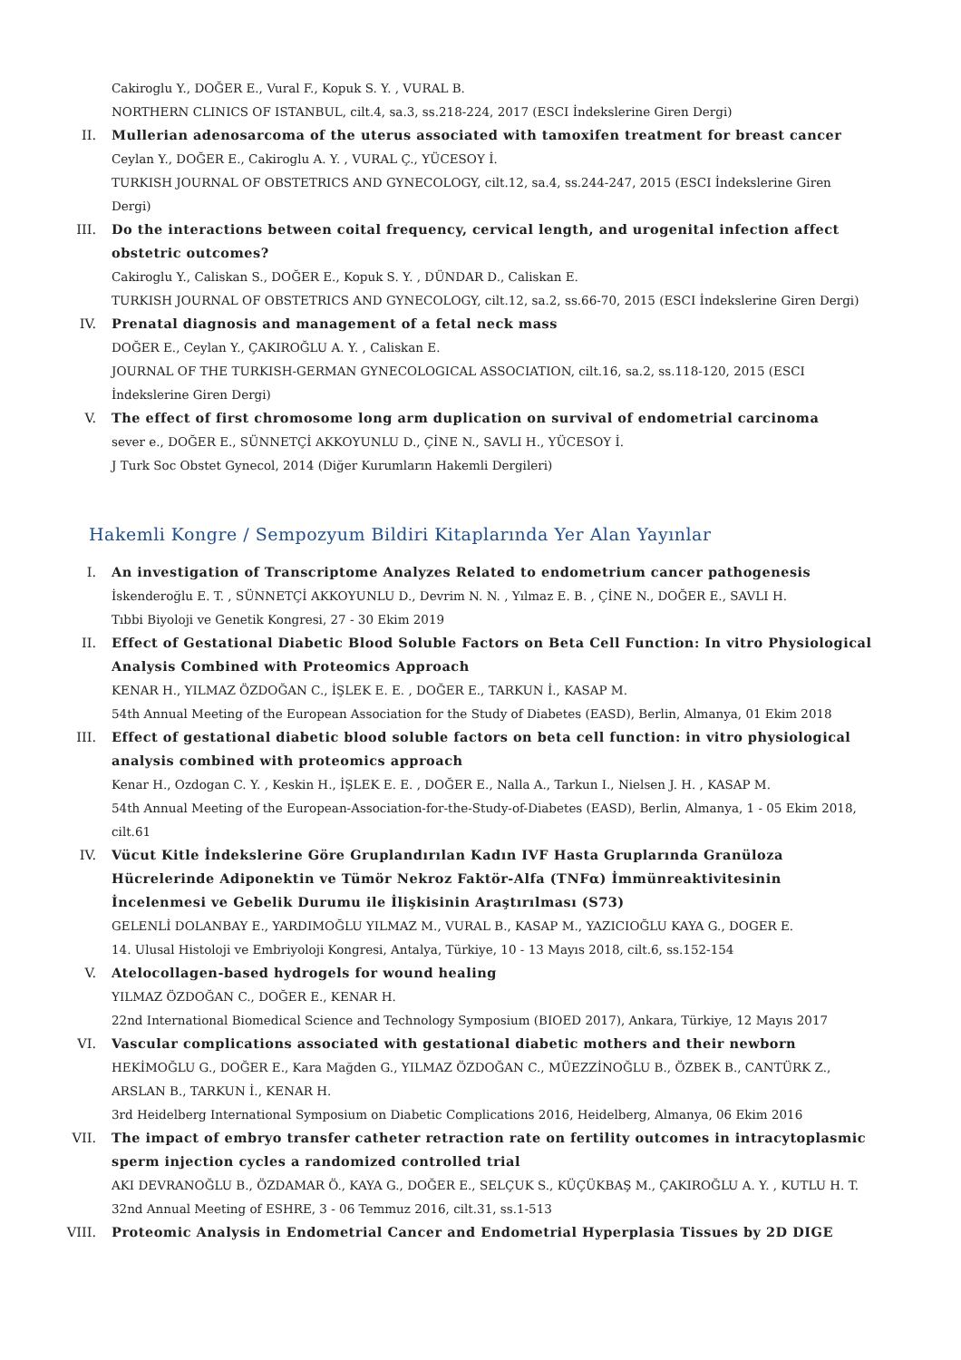Cakiroglu Y., DOĞER E., Vural F., Kopuk S. Y. , VURAL B.
NORTHERN CLINICS OF ISTANBUL, cilt.4, sa.3, ss.218-224, 2017 (ESCI İndekslerine Giren Dergi)
II. Mullerian adenosarcoma of the uterus associated with tamoxifen treatment for breast cancer
Ceylan Y., DOĞER E., Cakiroglu A. Y. , VURAL Ç., YÜCESOY İ.
TURKISH JOURNAL OF OBSTETRICS AND GYNECOLOGY, cilt.12, sa.4, ss.244-247, 2015 (ESCI İndekslerine Giren Dergi)
III. Do the interactions between coital frequency, cervical length, and urogenital infection affect obstetric outcomes?
Cakiroglu Y., Caliskan S., DOĞER E., Kopuk S. Y. , DÜNDAR D., Caliskan E.
TURKISH JOURNAL OF OBSTETRICS AND GYNECOLOGY, cilt.12, sa.2, ss.66-70, 2015 (ESCI İndekslerine Giren Dergi)
IV. Prenatal diagnosis and management of a fetal neck mass
DOĞER E., Ceylan Y., ÇAKIROĞLU A. Y. , Caliskan E.
JOURNAL OF THE TURKISH-GERMAN GYNECOLOGICAL ASSOCIATION, cilt.16, sa.2, ss.118-120, 2015 (ESCI İndekslerine Giren Dergi)
V. The effect of first chromosome long arm duplication on survival of endometrial carcinoma
sever e., DOĞER E., SÜNNETÇİ AKKOYUNLU D., ÇİNE N., SAVLI H., YÜCESOY İ.
J Turk Soc Obstet Gynecol, 2014 (Diğer Kurumların Hakemli Dergileri)
Hakemli Kongre / Sempozyum Bildiri Kitaplarında Yer Alan Yayınlar
I. An investigation of Transcriptome Analyzes Related to endometrium cancer pathogenesis
İskenderoğlu E. T. , SÜNNETÇİ AKKOYUNLU D., Devrim N. N. , Yılmaz E. B. , ÇİNE N., DOĞER E., SAVLI H.
Tıbbi Biyoloji ve Genetik Kongresi, 27 - 30 Ekim 2019
II. Effect of Gestational Diabetic Blood Soluble Factors on Beta Cell Function: In vitro Physiological Analysis Combined with Proteomics Approach
KENAR H., YILMAZ ÖZDOĞAN C., İŞLEK E. E. , DOĞER E., TARKUN İ., KASAP M.
54th Annual Meeting of the European Association for the Study of Diabetes (EASD), Berlin, Almanya, 01 Ekim 2018
III. Effect of gestational diabetic blood soluble factors on beta cell function: in vitro physiological analysis combined with proteomics approach
Kenar H., Ozdogan C. Y. , Keskin H., İŞLEK E. E. , DOĞER E., Nalla A., Tarkun I., Nielsen J. H. , KASAP M.
54th Annual Meeting of the European-Association-for-the-Study-of-Diabetes (EASD), Berlin, Almanya, 1 - 05 Ekim 2018, cilt.61
IV. Vücut Kitle İndekslerine Göre Gruplandırılan Kadın IVF Hasta Gruplarında Granüloza Hücrelerinde Adiponektin ve Tümör Nekroz Faktör-Alfa (TNFα) İmmünreaktivitesinin İncelenmesi ve Gebelik Durumu ile İlişkisinin Araştırılması (S73)
GELENLİ DOLANBAY E., YARDIMOĞLU YILMAZ M., VURAL B., KASAP M., YAZICIOĞLU KAYA G., DOGER E.
14. Ulusal Histoloji ve Embriyoloji Kongresi, Antalya, Türkiye, 10 - 13 Mayıs 2018, cilt.6, ss.152-154
V. Atelocollagen-based hydrogels for wound healing
YILMAZ ÖZDOĞAN C., DOĞER E., KENAR H.
22nd International Biomedical Science and Technology Symposium (BIOED 2017), Ankara, Türkiye, 12 Mayıs 2017
VI. Vascular complications associated with gestational diabetic mothers and their newborn
HEKİMOĞLU G., DOĞER E., Kara Mağden G., YILMAZ ÖZDOĞAN C., MÜEZZİNOĞLU B., ÖZBEK B., CANTÜRK Z., ARSLAN B., TARKUN İ., KENAR H.
3rd Heidelberg International Symposium on Diabetic Complications 2016, Heidelberg, Almanya, 06 Ekim 2016
VII. The impact of embryo transfer catheter retraction rate on fertility outcomes in intracytoplasmic sperm injection cycles a randomized controlled trial
AKI DEVRANOĞLU B., ÖZDAMAR Ö., KAYA G., DOĞER E., SELÇUK S., KÜÇÜKBAŞ M., ÇAKIROĞLU A. Y. , KUTLU H. T.
32nd Annual Meeting of ESHRE, 3 - 06 Temmuz 2016, cilt.31, ss.1-513
VIII. Proteomic Analysis in Endometrial Cancer and Endometrial Hyperplasia Tissues by 2D DIGE